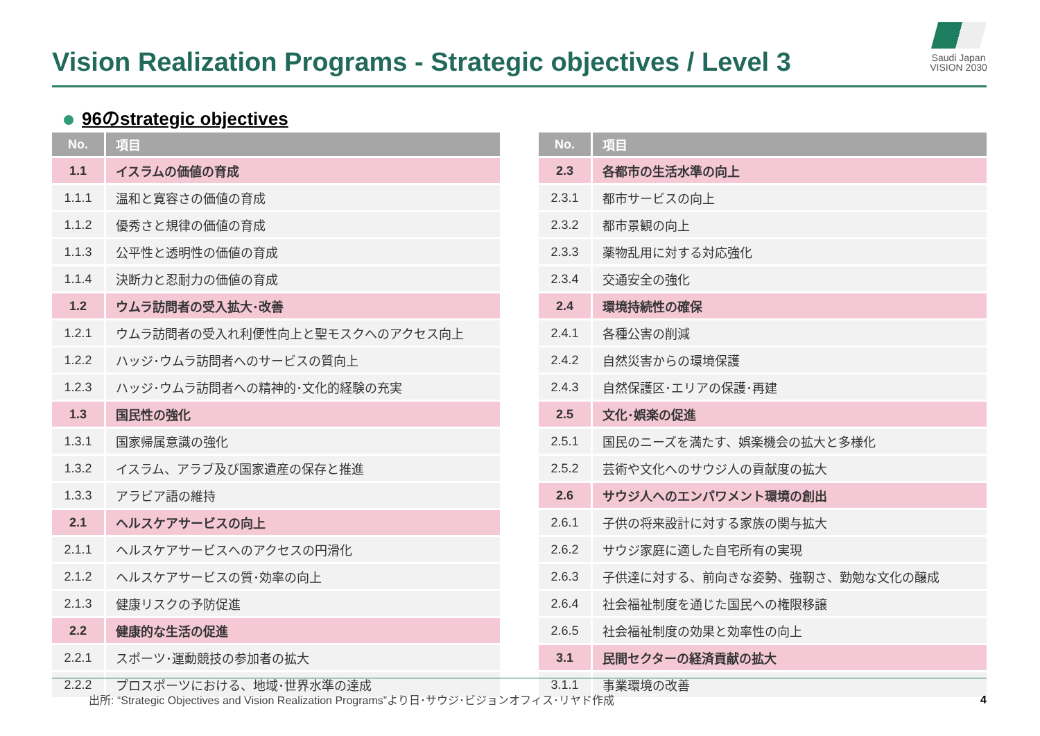Vision Realization Programs - Strategic objectives / Level 3
Saudi Japan
VISION 2030
96のstrategic objectives
| No. | 項目 |
| --- | --- |
| 1.1 | イスラムの価値の育成 |
| 1.1.1 | 温和と寛容さの価値の育成 |
| 1.1.2 | 優秀さと規律の価値の育成 |
| 1.1.3 | 公平性と透明性の価値の育成 |
| 1.1.4 | 決断力と忍耐力の価値の育成 |
| 1.2 | ウムラ訪問者の受入拡大･改善 |
| 1.2.1 | ウムラ訪問者の受入れ利便性向上と聖モスクへのアクセス向上 |
| 1.2.2 | ハッジ･ウムラ訪問者へのサービスの質向上 |
| 1.2.3 | ハッジ･ウムラ訪問者への精神的･文化的経験の充実 |
| 1.3 | 国民性の強化 |
| 1.3.1 | 国家帰属意識の強化 |
| 1.3.2 | イスラム、アラブ及び国家遺産の保存と推進 |
| 1.3.3 | アラビア語の維持 |
| 2.1 | ヘルスケアサービスの向上 |
| 2.1.1 | ヘルスケアサービスへのアクセスの円滑化 |
| 2.1.2 | ヘルスケアサービスの質･効率の向上 |
| 2.1.3 | 健康リスクの予防促進 |
| 2.2 | 健康的な生活の促進 |
| 2.2.1 | スポーツ･運動競技の参加者の拡大 |
| 2.2.2 | プロスポーツにおける、地域･世界水準の達成 |
| No. | 項目 |
| --- | --- |
| 2.3 | 各都市の生活水準の向上 |
| 2.3.1 | 都市サービスの向上 |
| 2.3.2 | 都市景観の向上 |
| 2.3.3 | 薬物乱用に対する対応強化 |
| 2.3.4 | 交通安全の強化 |
| 2.4 | 環境持続性の確保 |
| 2.4.1 | 各種公害の削減 |
| 2.4.2 | 自然災害からの環境保護 |
| 2.4.3 | 自然保護区･エリアの保護･再建 |
| 2.5 | 文化･娯楽の促進 |
| 2.5.1 | 国民のニーズを満たす、娯楽機会の拡大と多様化 |
| 2.5.2 | 芸術や文化へのサウジ人の貢献度の拡大 |
| 2.6 | サウジ人へのエンパワメント環境の創出 |
| 2.6.1 | 子供の将来設計に対する家族の関与拡大 |
| 2.6.2 | サウジ家庭に適した自宅所有の実現 |
| 2.6.3 | 子供達に対する、前向きな姿勢、強靭さ、勤勉な文化の醸成 |
| 2.6.4 | 社会福祉制度を通じた国民への権限移譲 |
| 2.6.5 | 社会福祉制度の効果と効率性の向上 |
| 3.1 | 民間セクターの経済貢献の拡大 |
| 3.1.1 | 事業環境の改善 |
出所: “Strategic Objectives and Vision Realization Programs”より日･サウジ･ビジョンオフィス･リヤド作成
4